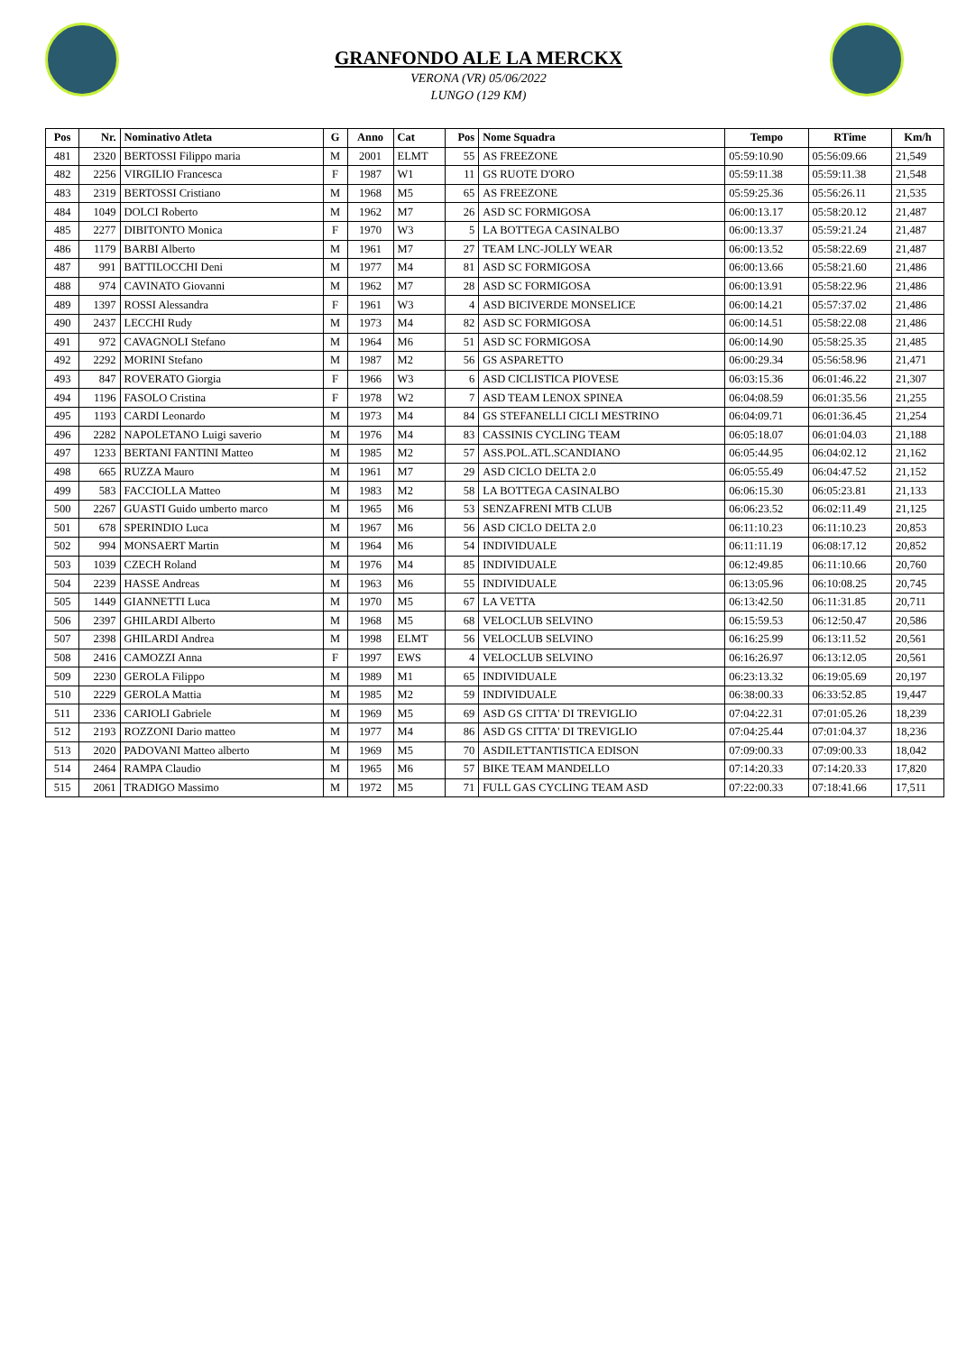GRANFONDO ALE LA MERCKX
VERONA (VR) 05/06/2022
LUNGO (129 KM)
| Pos | Nr. | Nominativo Atleta | G | Anno | Cat | Pos | Nome Squadra | Tempo | RTime | Km/h |
| --- | --- | --- | --- | --- | --- | --- | --- | --- | --- | --- |
| 481 | 2320 | BERTOSSI Filippo maria | M | 2001 | ELMT | 55 | AS FREEZONE | 05:59:10.90 | 05:56:09.66 | 21,549 |
| 482 | 2256 | VIRGILIO Francesca | F | 1987 | W1 | 11 | GS RUOTE D'ORO | 05:59:11.38 | 05:59:11.38 | 21,548 |
| 483 | 2319 | BERTOSSI Cristiano | M | 1968 | M5 | 65 | AS FREEZONE | 05:59:25.36 | 05:56:26.11 | 21,535 |
| 484 | 1049 | DOLCI Roberto | M | 1962 | M7 | 26 | ASD SC FORMIGOSA | 06:00:13.17 | 05:58:20.12 | 21,487 |
| 485 | 2277 | DIBITONTO Monica | F | 1970 | W3 | 5 | LA BOTTEGA CASINALBO | 06:00:13.37 | 05:59:21.24 | 21,487 |
| 486 | 1179 | BARBI Alberto | M | 1961 | M7 | 27 | TEAM LNC-JOLLY WEAR | 06:00:13.52 | 05:58:22.69 | 21,487 |
| 487 | 991 | BATTILOCCHI Deni | M | 1977 | M4 | 81 | ASD SC FORMIGOSA | 06:00:13.66 | 05:58:21.60 | 21,486 |
| 488 | 974 | CAVINATO Giovanni | M | 1962 | M7 | 28 | ASD SC FORMIGOSA | 06:00:13.91 | 05:58:22.96 | 21,486 |
| 489 | 1397 | ROSSI Alessandra | F | 1961 | W3 | 4 | ASD BICIVERDE MONSELICE | 06:00:14.21 | 05:57:37.02 | 21,486 |
| 490 | 2437 | LECCHI Rudy | M | 1973 | M4 | 82 | ASD SC FORMIGOSA | 06:00:14.51 | 05:58:22.08 | 21,486 |
| 491 | 972 | CAVAGNOLI Stefano | M | 1964 | M6 | 51 | ASD SC FORMIGOSA | 06:00:14.90 | 05:58:25.35 | 21,485 |
| 492 | 2292 | MORINI Stefano | M | 1987 | M2 | 56 | GS ASPARETTO | 06:00:29.34 | 05:56:58.96 | 21,471 |
| 493 | 847 | ROVERATO Giorgia | F | 1966 | W3 | 6 | ASD CICLISTICA PIOVESE | 06:03:15.36 | 06:01:46.22 | 21,307 |
| 494 | 1196 | FASOLO Cristina | F | 1978 | W2 | 7 | ASD TEAM LENOX SPINEA | 06:04:08.59 | 06:01:35.56 | 21,255 |
| 495 | 1193 | CARDI Leonardo | M | 1973 | M4 | 84 | GS STEFANELLI CICLI MESTRINO | 06:04:09.71 | 06:01:36.45 | 21,254 |
| 496 | 2282 | NAPOLETANO Luigi saverio | M | 1976 | M4 | 83 | CASSINIS CYCLING TEAM | 06:05:18.07 | 06:01:04.03 | 21,188 |
| 497 | 1233 | BERTANI FANTINI Matteo | M | 1985 | M2 | 57 | ASS.POL.ATL.SCANDIANO | 06:05:44.95 | 06:04:02.12 | 21,162 |
| 498 | 665 | RUZZA Mauro | M | 1961 | M7 | 29 | ASD CICLO DELTA 2.0 | 06:05:55.49 | 06:04:47.52 | 21,152 |
| 499 | 583 | FACCIOLLA Matteo | M | 1983 | M2 | 58 | LA BOTTEGA CASINALBO | 06:06:15.30 | 06:05:23.81 | 21,133 |
| 500 | 2267 | GUASTI Guido umberto marco | M | 1965 | M6 | 53 | SENZAFRENI MTB CLUB | 06:06:23.52 | 06:02:11.49 | 21,125 |
| 501 | 678 | SPERINDIO Luca | M | 1967 | M6 | 56 | ASD CICLO DELTA 2.0 | 06:11:10.23 | 06:11:10.23 | 20,853 |
| 502 | 994 | MONSAERT Martin | M | 1964 | M6 | 54 | INDIVIDUALE | 06:11:11.19 | 06:08:17.12 | 20,852 |
| 503 | 1039 | CZECH Roland | M | 1976 | M4 | 85 | INDIVIDUALE | 06:12:49.85 | 06:11:10.66 | 20,760 |
| 504 | 2239 | HASSE Andreas | M | 1963 | M6 | 55 | INDIVIDUALE | 06:13:05.96 | 06:10:08.25 | 20,745 |
| 505 | 1449 | GIANNETTI Luca | M | 1970 | M5 | 67 | LA VETTA | 06:13:42.50 | 06:11:31.85 | 20,711 |
| 506 | 2397 | GHILARDI Alberto | M | 1968 | M5 | 68 | VELOCLUB SELVINO | 06:15:59.53 | 06:12:50.47 | 20,586 |
| 507 | 2398 | GHILARDI Andrea | M | 1998 | ELMT | 56 | VELOCLUB SELVINO | 06:16:25.99 | 06:13:11.52 | 20,561 |
| 508 | 2416 | CAMOZZI Anna | F | 1997 | EWS | 4 | VELOCLUB SELVINO | 06:16:26.97 | 06:13:12.05 | 20,561 |
| 509 | 2230 | GEROLA Filippo | M | 1989 | M1 | 65 | INDIVIDUALE | 06:23:13.32 | 06:19:05.69 | 20,197 |
| 510 | 2229 | GEROLA Mattia | M | 1985 | M2 | 59 | INDIVIDUALE | 06:38:00.33 | 06:33:52.85 | 19,447 |
| 511 | 2336 | CARIOLI Gabriele | M | 1969 | M5 | 69 | ASD GS CITTA' DI TREVIGLIO | 07:04:22.31 | 07:01:05.26 | 18,239 |
| 512 | 2193 | ROZZONI Dario matteo | M | 1977 | M4 | 86 | ASD GS CITTA' DI TREVIGLIO | 07:04:25.44 | 07:01:04.37 | 18,236 |
| 513 | 2020 | PADOVANI Matteo alberto | M | 1969 | M5 | 70 | ASDILETTANTISTICA EDISON | 07:09:00.33 | 07:09:00.33 | 18,042 |
| 514 | 2464 | RAMPA Claudio | M | 1965 | M6 | 57 | BIKE TEAM MANDELLO | 07:14:20.33 | 07:14:20.33 | 17,820 |
| 515 | 2061 | TRADIGO Massimo | M | 1972 | M5 | 71 | FULL GAS CYCLING TEAM ASD | 07:22:00.33 | 07:18:41.66 | 17,511 |